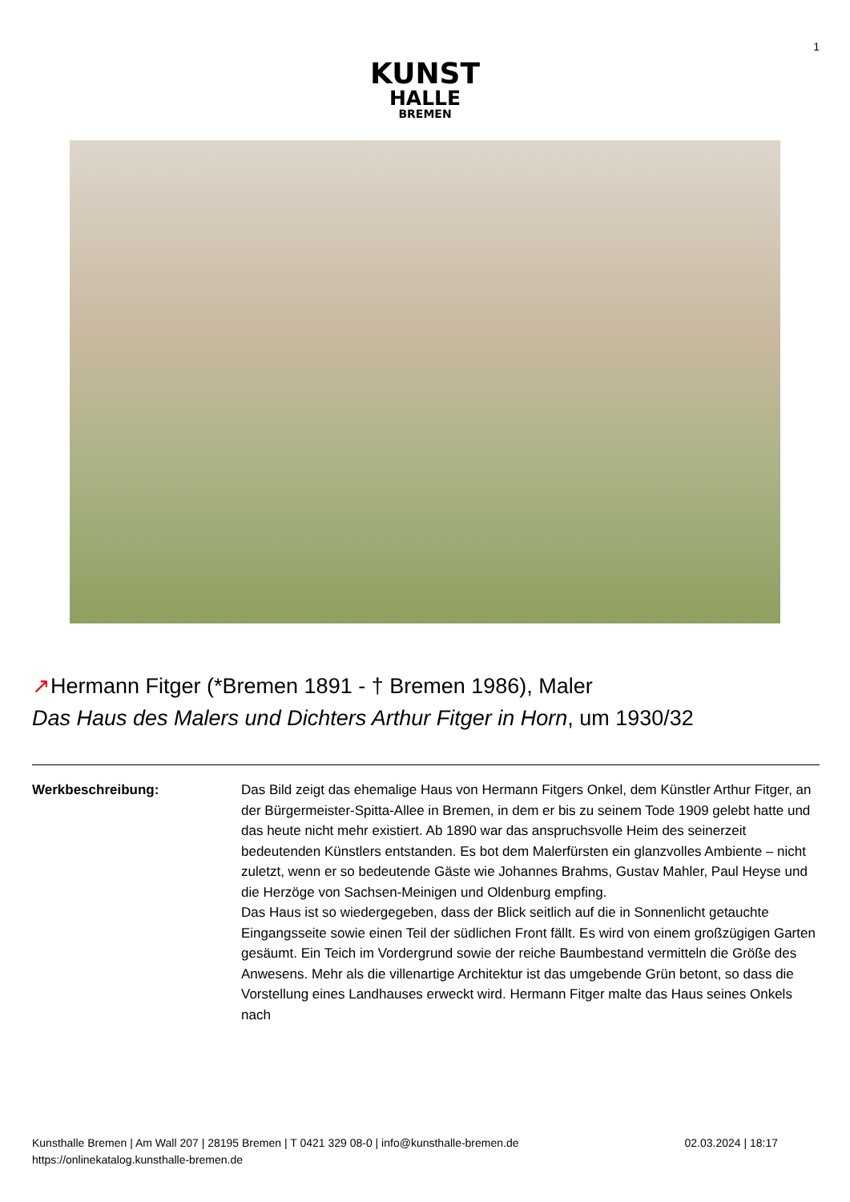1
KUNST
HALLE
BREMEN
↗Hermann Fitger (*Bremen 1891 - † Bremen 1986), Maler
Das Haus des Malers und Dichters Arthur Fitger in Horn, um 1930/32
Werkbeschreibung: Das Bild zeigt das ehemalige Haus von Hermann Fitgers Onkel, dem Künstler Arthur Fitger, an der Bürgermeister-Spitta-Allee in Bremen, in dem er bis zu seinem Tode 1909 gelebt hatte und das heute nicht mehr existiert. Ab 1890 war das anspruchsvolle Heim des seinerzeit bedeutenden Künstlers entstanden. Es bot dem Malerfürsten ein glanzvolles Ambiente – nicht zuletzt, wenn er so bedeutende Gäste wie Johannes Brahms, Gustav Mahler, Paul Heyse und die Herzöge von Sachsen-Meinigen und Oldenburg empfing.
Das Haus ist so wiedergegeben, dass der Blick seitlich auf die in Sonnenlicht getauchte Eingangsseite sowie einen Teil der südlichen Front fällt. Es wird von einem großzügigen Garten gesäumt. Ein Teich im Vordergrund sowie der reiche Baumbestand vermitteln die Größe des Anwesens. Mehr als die villenartige Architektur ist das umgebende Grün betont, so dass die Vorstellung eines Landhauses erweckt wird. Hermann Fitger malte das Haus seines Onkels nach
Kunsthalle Bremen | Am Wall 207 | 28195 Bremen | T 0421 329 08-0 | info@kunsthalle-bremen.de
https://onlinekatalog.kunsthalle-bremen.de
02.03.2024 | 18:17